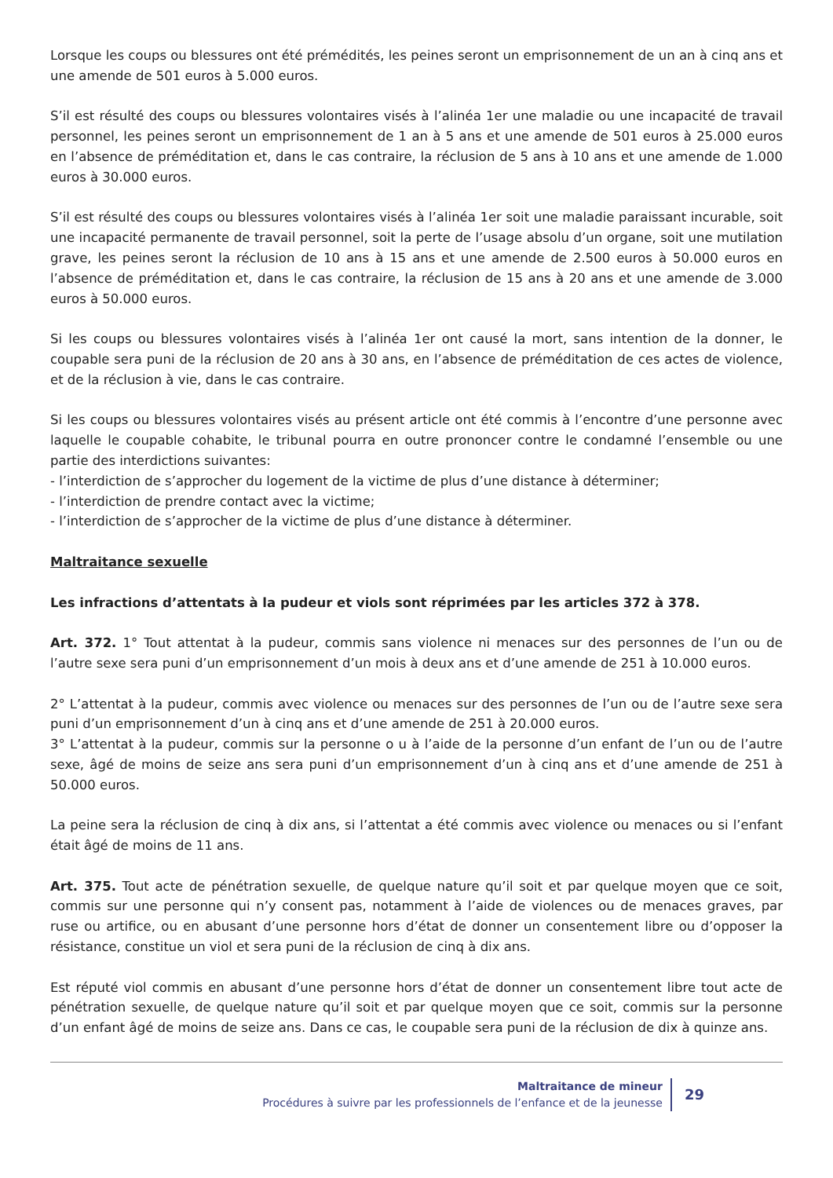Lorsque les coups ou blessures ont été prémédités, les peines seront un emprisonnement de un an à cinq ans et une amende de 501 euros à 5.000 euros.
S’il est résulté des coups ou blessures volontaires visés à l’alinéa 1er une maladie ou une incapacité de travail personnel, les peines seront un emprisonnement de 1 an à 5 ans et une amende de 501 euros à 25.000 euros en l’absence de préméditation et, dans le cas contraire, la réclusion de 5 ans à 10 ans et une amende de 1.000 euros à 30.000 euros.
S’il est résulté des coups ou blessures volontaires visés à l’alinéa 1er soit une maladie paraissant incurable, soit une incapacité permanente de travail personnel, soit la perte de l’usage absolu d’un organe, soit une mutilation grave, les peines seront la réclusion de 10 ans à 15 ans et une amende de 2.500 euros à 50.000 euros en l’absence de préméditation et, dans le cas contraire, la réclusion de 15 ans à 20 ans et une amende de 3.000 euros à 50.000 euros.
Si les coups ou blessures volontaires visés à l’alinéa 1er ont causé la mort, sans intention de la donner, le coupable sera puni de la réclusion de 20 ans à 30 ans, en l’absence de préméditation de ces actes de violence, et de la réclusion à vie, dans le cas contraire.
Si les coups ou blessures volontaires visés au présent article ont été commis à l’encontre d’une personne avec laquelle le coupable cohabite, le tribunal pourra en outre prononcer contre le condamné l’ensemble ou une partie des interdictions suivantes:
- l’interdiction de s’approcher du logement de la victime de plus d’une distance à déterminer;
- l’interdiction de prendre contact avec la victime;
- l’interdiction de s’approcher de la victime de plus d’une distance à déterminer.
Maltraitance sexuelle
Les infractions d’attentats à la pudeur et viols sont réprimées par les articles 372 à 378.
Art. 372. 1° Tout attentat à la pudeur, commis sans violence ni menaces sur des personnes de l’un ou de l’autre sexe sera puni d’un emprisonnement d’un mois à deux ans et d’une amende de 251 à 10.000 euros.
2° L’attentat à la pudeur, commis avec violence ou menaces sur des personnes de l’un ou de l’autre sexe sera puni d’un emprisonnement d’un à cinq ans et d’une amende de 251 à 20.000 euros.
3° L’attentat à la pudeur, commis sur la personne o u à l’aide de la personne d’un enfant de l’un ou de l’autre sexe, âgé de moins de seize ans sera puni d’un emprisonnement d’un à cinq ans et d’une amende de 251 à 50.000 euros.
La peine sera la réclusion de cinq à dix ans, si l’attentat a été commis avec violence ou menaces ou si l’enfant était âgé de moins de 11 ans.
Art. 375. Tout acte de pénétration sexuelle, de quelque nature qu’il soit et par quelque moyen que ce soit, commis sur une personne qui n’y consent pas, notamment à l’aide de violences ou de menaces graves, par ruse ou artifice, ou en abusant d’une personne hors d’état de donner un consentement libre ou d’opposer la résistance, constitue un viol et sera puni de la réclusion de cinq à dix ans.
Est réputé viol commis en abusant d’une personne hors d’état de donner un consentement libre tout acte de pénétration sexuelle, de quelque nature qu’il soit et par quelque moyen que ce soit, commis sur la personne d’un enfant âgé de moins de seize ans. Dans ce cas, le coupable sera puni de la réclusion de dix à quinze ans.
Maltraitance de mineur
Procédures à suivre par les professionnels de l’enfance et de la jeunesse
29